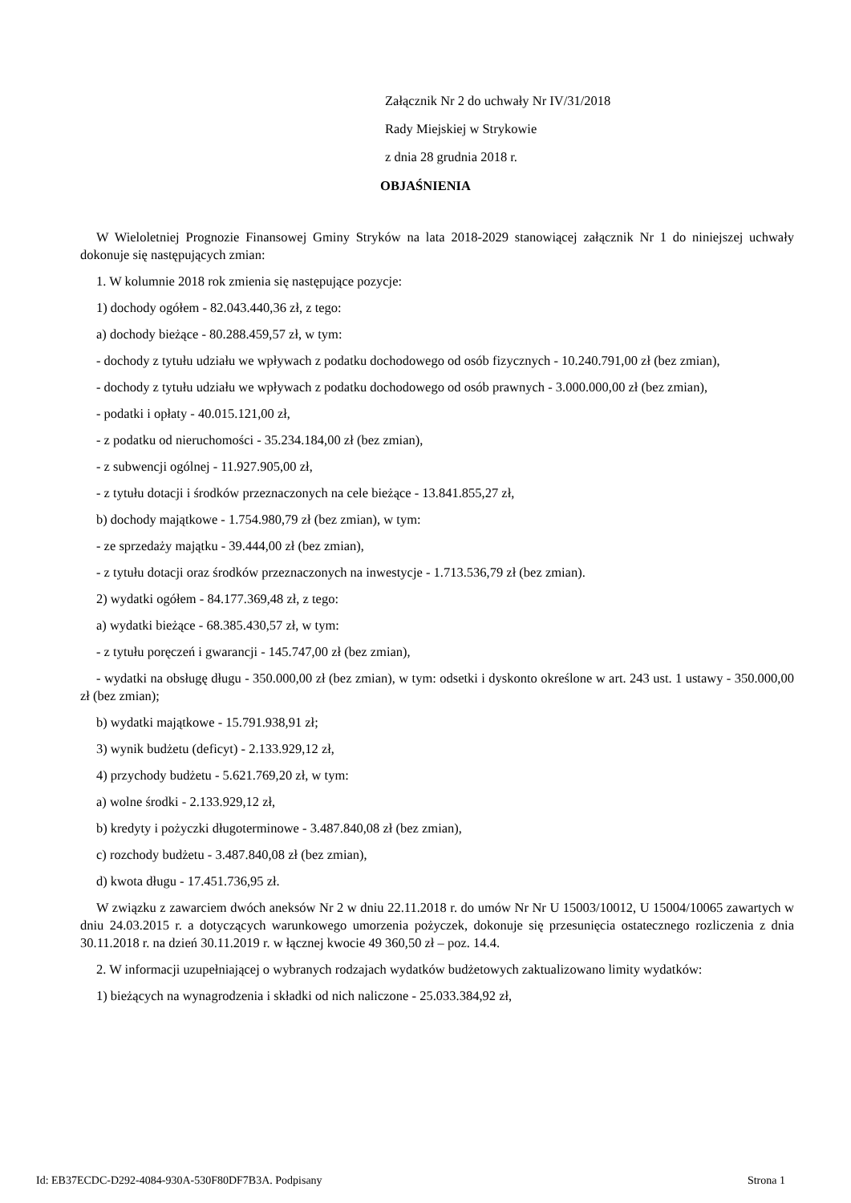Załącznik Nr 2 do uchwały Nr IV/31/2018
Rady Miejskiej w Strykowie
z dnia 28 grudnia 2018 r.
OBJAŚNIENIA
W Wieloletniej Prognozie Finansowej Gminy Stryków na lata 2018-2029 stanowiącej załącznik Nr 1 do niniejszej uchwały dokonuje się następujących zmian:
1. W kolumnie 2018 rok zmienia się następujące pozycje:
1) dochody ogółem - 82.043.440,36 zł, z tego:
a) dochody bieżące - 80.288.459,57 zł, w tym:
- dochody z tytułu udziału we wpływach z podatku dochodowego od osób fizycznych - 10.240.791,00 zł (bez zmian),
- dochody z tytułu udziału we wpływach z podatku dochodowego od osób prawnych - 3.000.000,00 zł (bez zmian),
- podatki i opłaty - 40.015.121,00 zł,
- z podatku od nieruchomości - 35.234.184,00 zł (bez zmian),
- z subwencji ogólnej - 11.927.905,00 zł,
- z tytułu dotacji i środków przeznaczonych na cele bieżące - 13.841.855,27 zł,
b) dochody majątkowe - 1.754.980,79 zł (bez zmian), w tym:
- ze sprzedaży majątku - 39.444,00 zł (bez zmian),
- z tytułu dotacji oraz środków przeznaczonych na inwestycje - 1.713.536,79 zł (bez zmian).
2) wydatki ogółem - 84.177.369,48 zł, z tego:
a) wydatki bieżące - 68.385.430,57 zł, w tym:
- z tytułu poręczeń i gwarancji - 145.747,00 zł (bez zmian),
- wydatki na obsługę długu - 350.000,00 zł (bez zmian), w tym: odsetki i dyskonto określone w art. 243 ust. 1 ustawy - 350.000,00 zł (bez zmian);
b) wydatki majątkowe - 15.791.938,91 zł;
3) wynik budżetu (deficyt) - 2.133.929,12 zł,
4) przychody budżetu - 5.621.769,20 zł, w tym:
a) wolne środki - 2.133.929,12 zł,
b) kredyty i pożyczki długoterminowe - 3.487.840,08 zł (bez zmian),
c) rozchody budżetu - 3.487.840,08 zł (bez zmian),
d) kwota długu - 17.451.736,95 zł.
W związku z zawarciem dwóch aneksów Nr 2 w dniu 22.11.2018 r. do umów Nr Nr U 15003/10012, U 15004/10065 zawartych w dniu 24.03.2015 r. a dotyczących warunkowego umorzenia pożyczek, dokonuje się przesunięcia ostatecznego rozliczenia z dnia 30.11.2018 r. na dzień 30.11.2019 r. w łącznej kwocie 49 360,50 zł – poz. 14.4.
2. W informacji uzupełniającej o wybranych rodzajach wydatków budżetowych zaktualizowano limity wydatków:
1) bieżących na wynagrodzenia i składki od nich naliczone - 25.033.384,92 zł,
Id: EB37ECDC-D292-4084-930A-530F80DF7B3A. Podpisany Strona 1